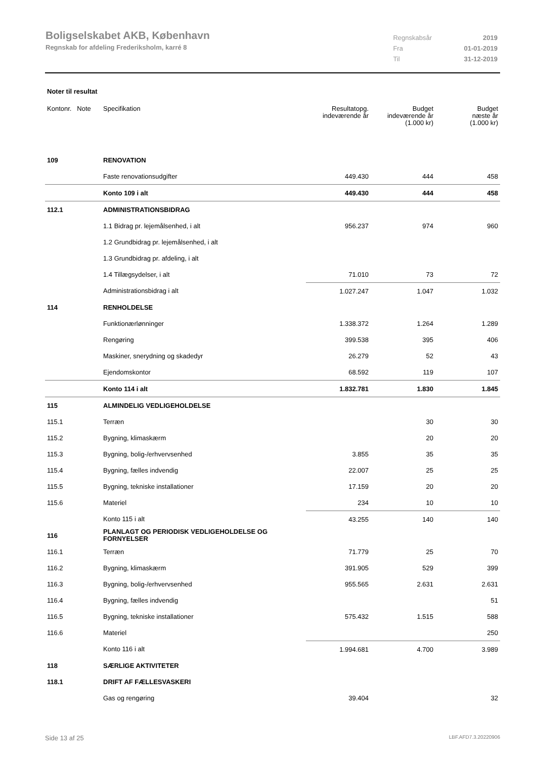Boligselskabet AKB, København
Regnskab for afdeling Frederiksholm, karré 8
| Regnskabsår | 2019 |
| Fra | 01-01-2019 |
| Til | 31-12-2019 |
Noter til resultat
| Kontonr. Note | Specifikation | Resultatopg. indeværende år | Budget indeværende år (1.000 kr) | Budget næste år (1.000 kr) |
| --- | --- | --- | --- | --- |
| 109 | RENOVATION | | | |
| | Faste renovationsudgifter | 449.430 | 444 | 458 |
| | Konto 109 i alt | 449.430 | 444 | 458 |
| 112.1 | ADMINISTRATIONSBIDRAG | | | |
| | 1.1 Bidrag pr. lejemålsenhed, i alt | 956.237 | 974 | 960 |
| | 1.2 Grundbidrag pr. lejemålsenhed, i alt | | | |
| | 1.3 Grundbidrag pr. afdeling, i alt | | | |
| | 1.4 Tillægsydelser, i alt | 71.010 | 73 | 72 |
| | Administrationsbidrag i alt | 1.027.247 | 1.047 | 1.032 |
| 114 | RENHOLDELSE | | | |
| | Funktionærlønninger | 1.338.372 | 1.264 | 1.289 |
| | Rengøring | 399.538 | 395 | 406 |
| | Maskiner, snerydning og skadedyr | 26.279 | 52 | 43 |
| | Ejendomskontor | 68.592 | 119 | 107 |
| | Konto 114 i alt | 1.832.781 | 1.830 | 1.845 |
| 115 | ALMINDELIG VEDLIGEHOLDELSE | | | |
| 115.1 | Terræn | | 30 | 30 |
| 115.2 | Bygning, klimaskærm | | 20 | 20 |
| 115.3 | Bygning, bolig-/erhvervsenhed | 3.855 | 35 | 35 |
| 115.4 | Bygning, fælles indvendig | 22.007 | 25 | 25 |
| 115.5 | Bygning, tekniske installationer | 17.159 | 20 | 20 |
| 115.6 | Materiel | 234 | 10 | 10 |
| | Konto 115 i alt | 43.255 | 140 | 140 |
| 116 | PLANLAGT OG PERIODISK VEDLIGEHOLDELSE OG FORNYELSER | | | |
| 116.1 | Terræn | 71.779 | 25 | 70 |
| 116.2 | Bygning, klimaskærm | 391.905 | 529 | 399 |
| 116.3 | Bygning, bolig-/erhvervsenhed | 955.565 | 2.631 | 2.631 |
| 116.4 | Bygning, fælles indvendig | | | 51 |
| 116.5 | Bygning, tekniske installationer | 575.432 | 1.515 | 588 |
| 116.6 | Materiel | | | 250 |
| | Konto 116 i alt | 1.994.681 | 4.700 | 3.989 |
| 118 | SÆRLIGE AKTIVITETER | | | |
| 118.1 | DRIFT AF FÆLLESVASKERI | | | |
| | Gas og rengøring | 39.404 | | 32 |
Side 13 af 25 LBF.AFD7.3.20220906